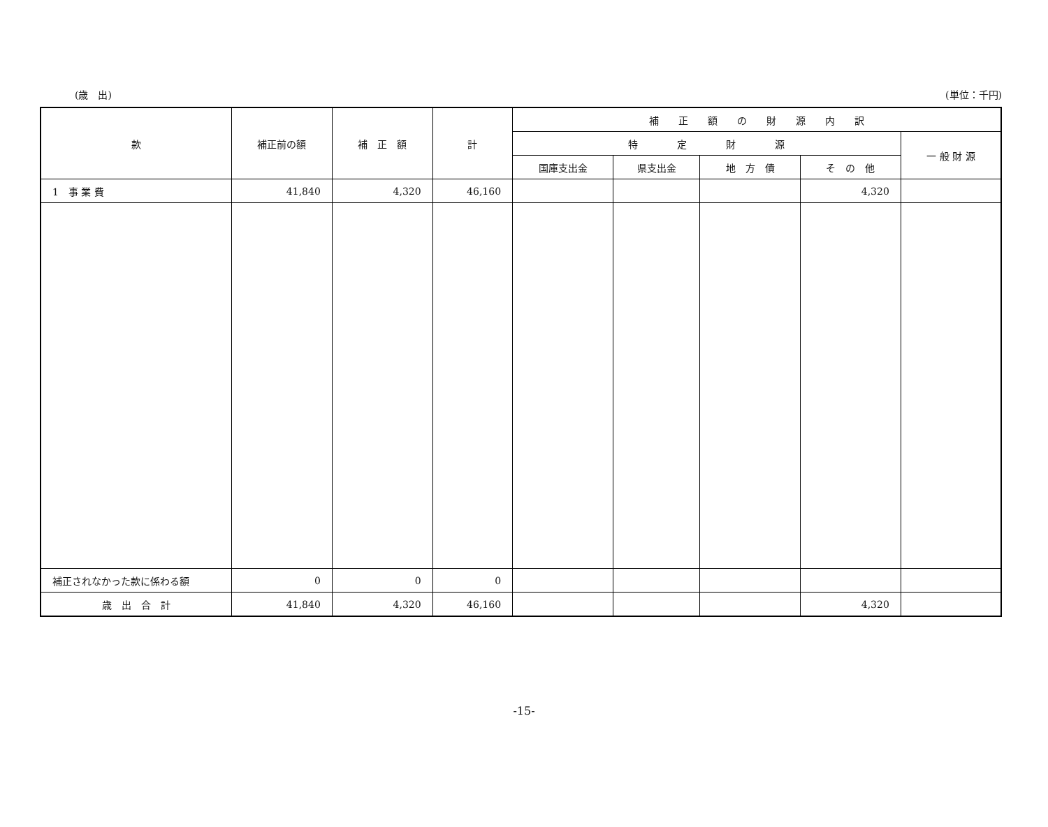(歳　出) (単位：千円)
| 款 | 補正前の額 | 補 正 額 | 計 | 補 正 額 の 財 源 内 訳 | | | | |
| --- | --- | --- | --- | --- | --- | --- | --- | --- |
| | | | | 特 定 財 源 | | | | 一 般 財 源 |
| | | | | 国庫支出金 | 県支出金 | 地 方 債 | そ の 他 | |
| 1 事 業 費 | 41,840 | 4,320 | 46,160 | | | | 4,320 | |
| 補正されなかった款に係わる額 | 0 | 0 | 0 | | | | | |
| 歳 出 合 計 | 41,840 | 4,320 | 46,160 | | | | 4,320 | |
-15-